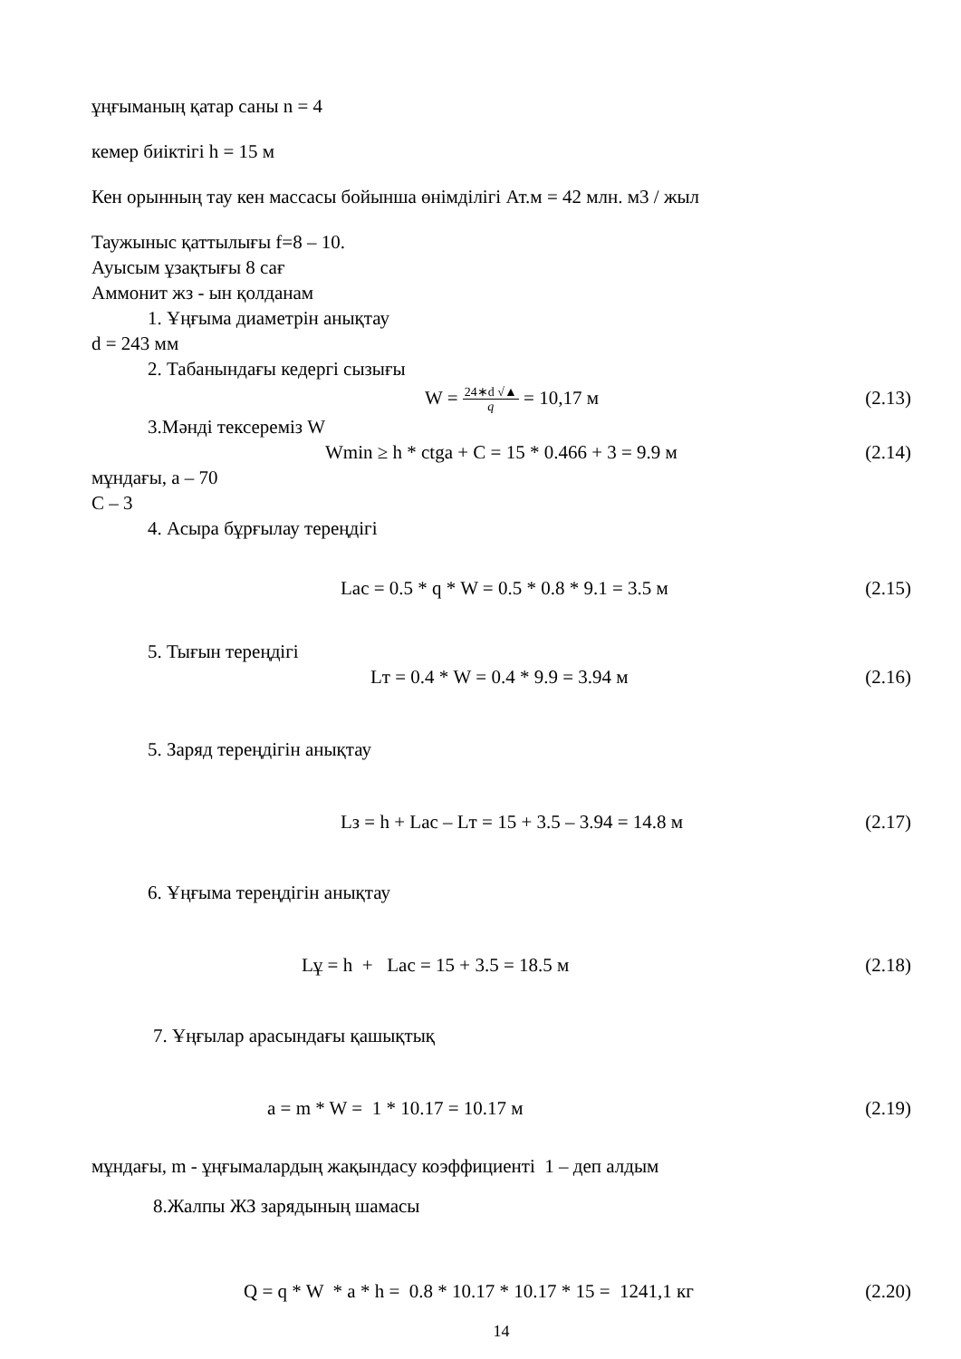ұңғыманың қатар саны n = 4
кемер биіктігі h = 15 м
Кен орынның тау кен массасы бойынша өнімділігі Ат.м = 42 млн. м3 / жыл
Таужыныс қаттылығы f=8 – 10.
Ауысым ұзақтығы 8 сағ
Аммонит жз - ын қолданам
1. Ұңғыма диаметрін анықтау
d = 243 мм
2. Табанындағы кедергі сызығы
W = 24∗d √▲
q = 10,17 м (2.13)
3.Мәнді тексереміз W
Wmin ≥ h * ctga + C = 15 * 0.466 + 3 = 9.9 м (2.14)
мұндағы, a – 70
C – 3
4. Асыра бұрғылау тереңдігі
Lac = 0.5 * q * W = 0.5 * 0.8 * 9.1 = 3.5 м (2.15)
5. Тығын тереңдігі
Lт = 0.4 * W = 0.4 * 9.9 = 3.94 м (2.16)
5. Заряд тереңдігін анықтау
Lз = h + Lac – Lт = 15 + 3.5 – 3.94 = 14.8 м (2.17)
6. Ұңғыма тереңдігін анықтау
Lұ = h + Lac = 15 + 3.5 = 18.5 м (2.18)
7. Ұңғылар арасындағы қашықтық
a = m * W = 1 * 10.17 = 10.17 м (2.19)
мұндағы, m - ұңғымалардың жақындасу коэффициенті 1 – деп алдым
8.Жалпы ЖЗ зарядының шамасы
Q = q * W * a * h = 0.8 * 10.17 * 10.17 * 15 = 1241,1 кг (2.20)
14